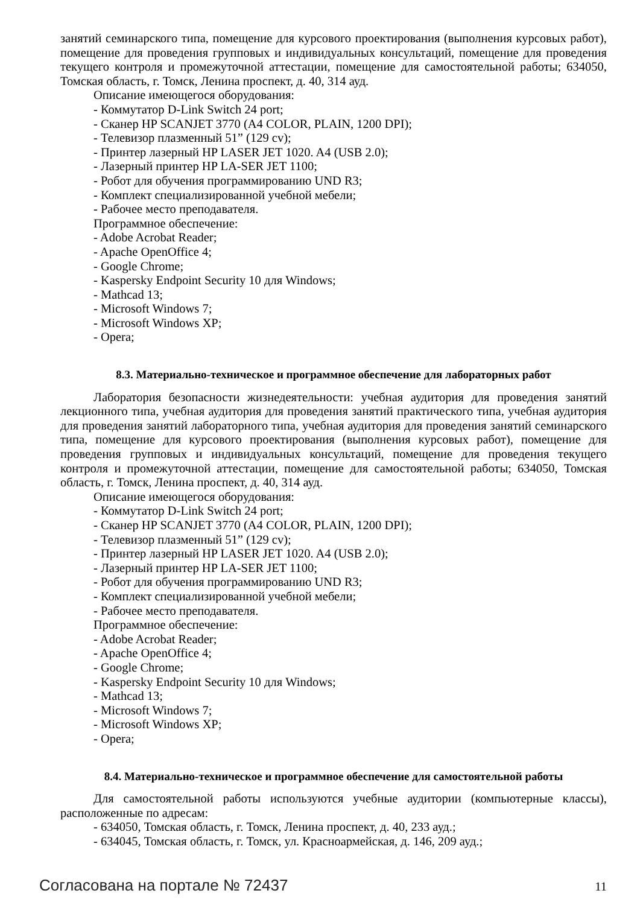занятий семинарского типа, помещение для курсового проектирования (выполнения курсовых работ), помещение для проведения групповых и индивидуальных консультаций, помещение для проведения текущего контроля и промежуточной аттестации, помещение для самостоятельной работы; 634050, Томская область, г. Томск, Ленина проспект, д. 40, 314 ауд.
Описание имеющегося оборудования:
- Коммутатор D-Link Switch 24 port;
- Сканер HP SCANJET 3770 (A4 COLOR, PLAIN, 1200 DPI);
- Телевизор плазменный 51” (129 cv);
- Принтер лазерный HP LASER JET 1020. A4 (USB 2.0);
- Лазерный принтер HP LA-SER JET 1100;
- Робот для обучения программированию UND R3;
- Комплект специализированной учебной мебели;
- Рабочее место преподавателя.
Программное обеспечение:
- Adobe Acrobat Reader;
- Apache OpenOffice 4;
- Google Chrome;
- Kaspersky Endpoint Security 10 для Windows;
- Mathcad 13;
- Microsoft Windows 7;
- Microsoft Windows XP;
- Opera;
8.3. Материально-техническое и программное обеспечение для лабораторных работ
Лаборатория безопасности жизнедеятельности: учебная аудитория для проведения занятий лекционного типа, учебная аудитория для проведения занятий практического типа, учебная аудитория для проведения занятий лабораторного типа, учебная аудитория для проведения занятий семинарского типа, помещение для курсового проектирования (выполнения курсовых работ), помещение для проведения групповых и индивидуальных консультаций, помещение для проведения текущего контроля и промежуточной аттестации, помещение для самостоятельной работы; 634050, Томская область, г. Томск, Ленина проспект, д. 40, 314 ауд.
Описание имеющегося оборудования:
- Коммутатор D-Link Switch 24 port;
- Сканер HP SCANJET 3770 (A4 COLOR, PLAIN, 1200 DPI);
- Телевизор плазменный 51” (129 cv);
- Принтер лазерный HP LASER JET 1020. A4 (USB 2.0);
- Лазерный принтер HP LA-SER JET 1100;
- Робот для обучения программированию UND R3;
- Комплект специализированной учебной мебели;
- Рабочее место преподавателя.
Программное обеспечение:
- Adobe Acrobat Reader;
- Apache OpenOffice 4;
- Google Chrome;
- Kaspersky Endpoint Security 10 для Windows;
- Mathcad 13;
- Microsoft Windows 7;
- Microsoft Windows XP;
- Opera;
8.4. Материально-техническое и программное обеспечение для самостоятельной работы
Для самостоятельной работы используются учебные аудитории (компьютерные классы), расположенные по адресам:
- 634050, Томская область, г. Томск, Ленина проспект, д. 40, 233 ауд.;
- 634045, Томская область, г. Томск, ул. Красноармейская, д. 146, 209 ауд.;
Согласована на портале № 72437 11